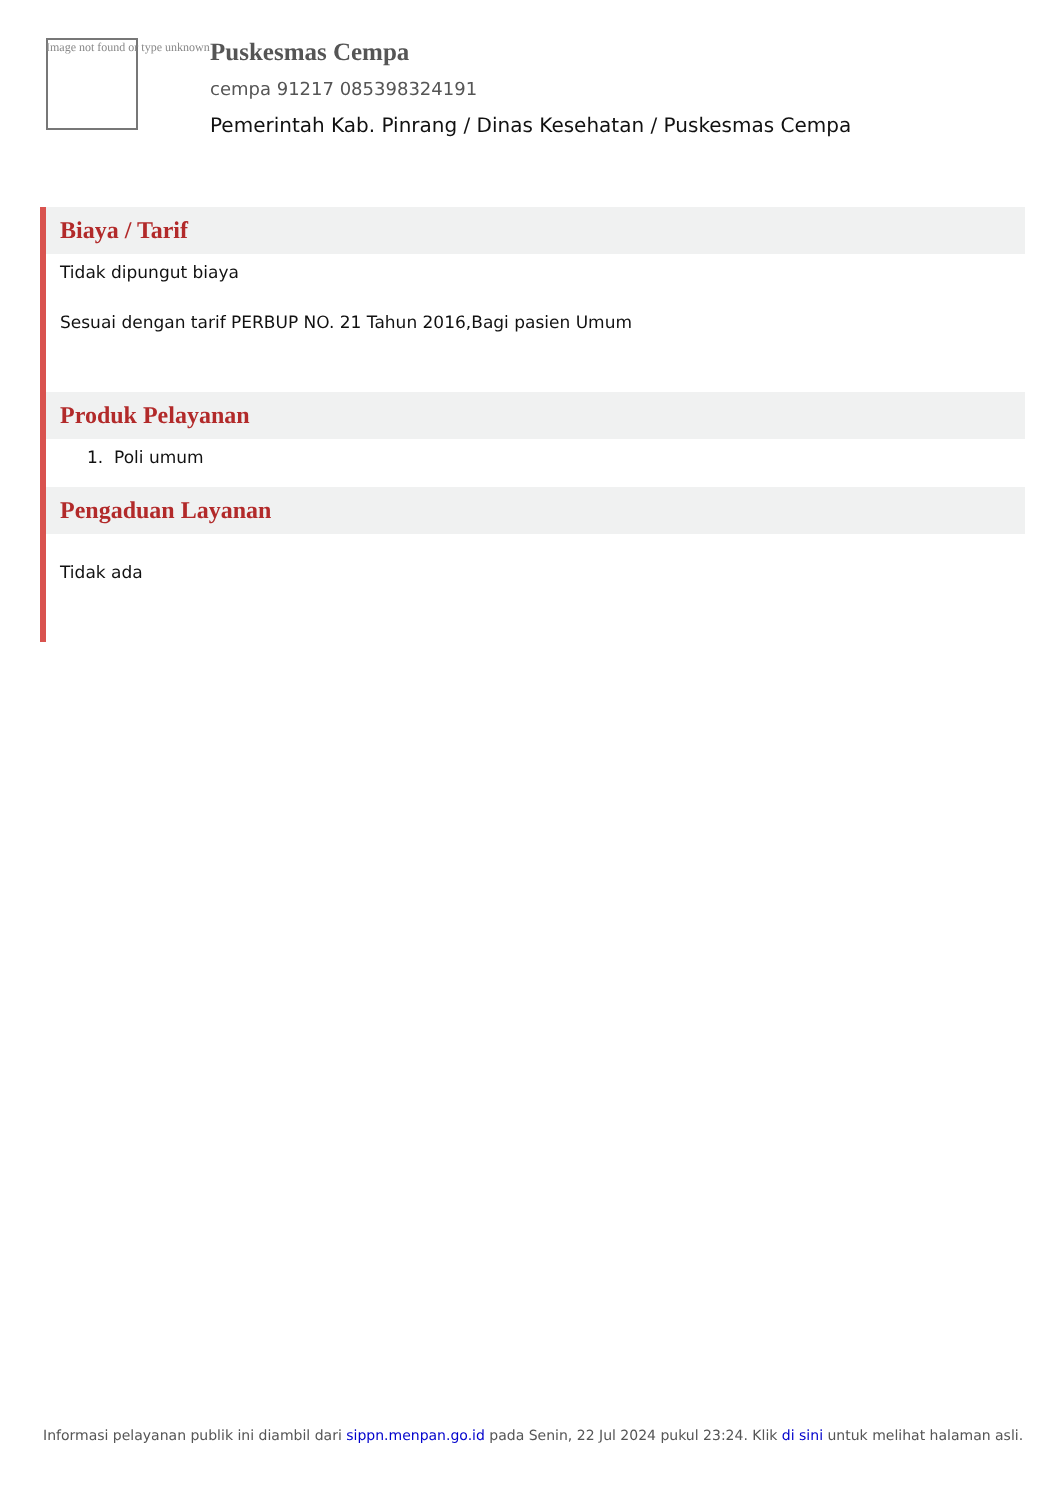Image not found or type unknown
Puskesmas Cempa
cempa 91217 085398324191
Pemerintah Kab. Pinrang / Dinas Kesehatan / Puskesmas Cempa
Biaya / Tarif
Tidak dipungut biaya
Sesuai dengan tarif PERBUP NO. 21 Tahun 2016,Bagi pasien Umum
Produk Pelayanan
1. Poli umum
Pengaduan Layanan
Tidak ada
Informasi pelayanan publik ini diambil dari sippn.menpan.go.id pada Senin, 22 Jul 2024 pukul 23:24. Klik di sini untuk melihat halaman asli.